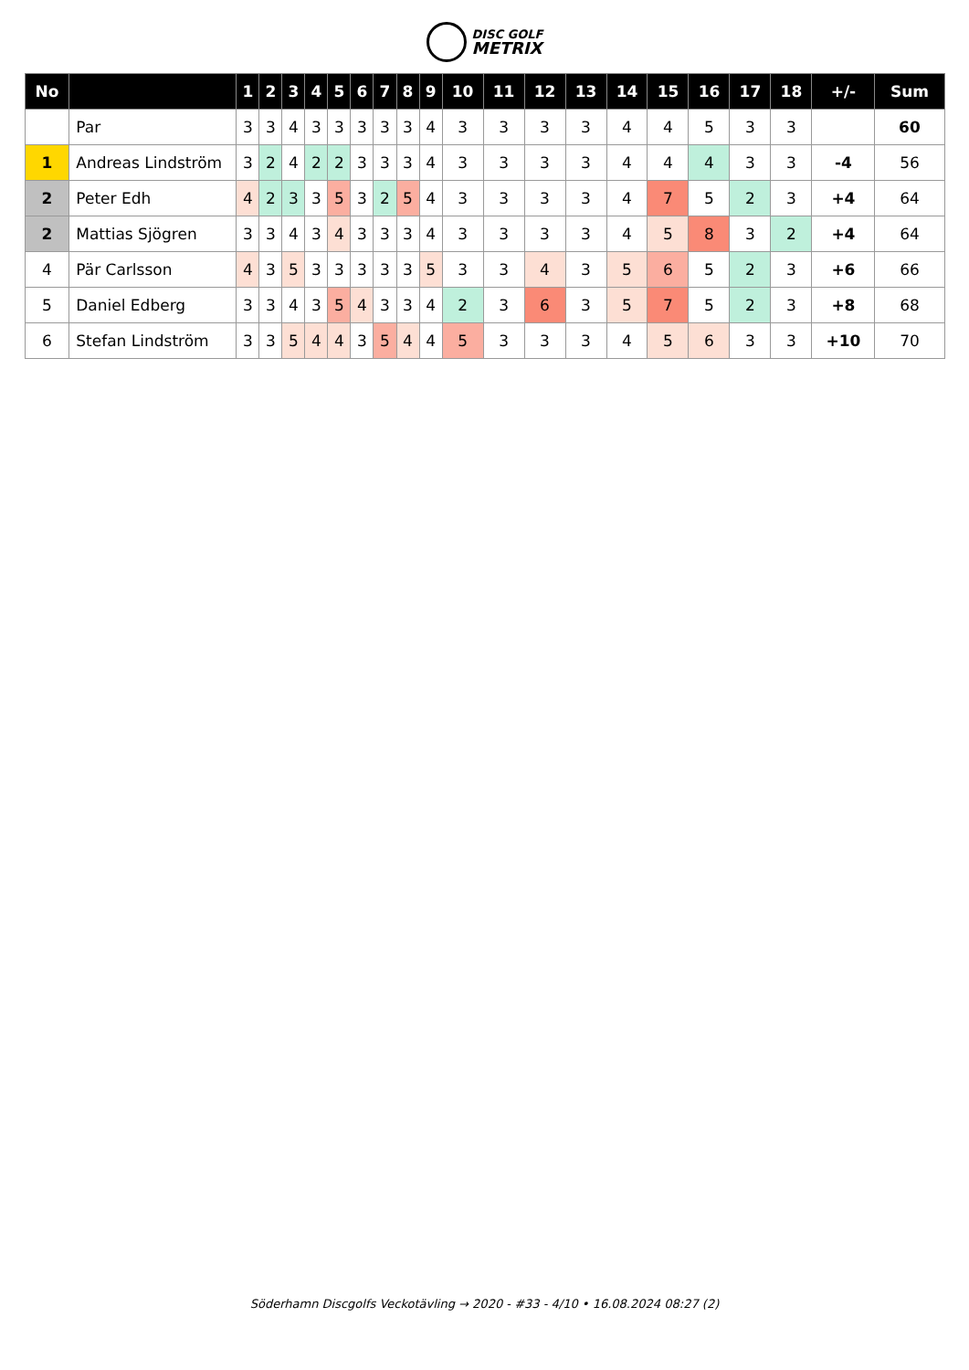DISC GOLF
METRIX
| No | | 1 | 2 | 3 | 4 | 5 | 6 | 7 | 8 | 9 | 10 | 11 | 12 | 13 | 14 | 15 | 16 | 17 | 18 | +/- | Sum |
| --- | --- | --- | --- | --- | --- | --- | --- | --- | --- | --- | --- | --- | --- | --- | --- | --- | --- | --- | --- | --- | --- |
| | Par | 3 | 3 | 4 | 3 | 3 | 3 | 3 | 3 | 4 | 3 | 3 | 3 | 3 | 4 | 4 | 5 | 3 | 3 | | 60 |
| 1 | Andreas Lindström | 3 | 2 | 4 | 2 | 2 | 3 | 3 | 3 | 4 | 3 | 3 | 3 | 3 | 4 | 4 | 4 | 3 | 3 | -4 | 56 |
| 2 | Peter Edh | 4 | 2 | 3 | 3 | 5 | 3 | 2 | 5 | 4 | 3 | 3 | 3 | 3 | 4 | 7 | 5 | 2 | 3 | +4 | 64 |
| 2 | Mattias Sjögren | 3 | 3 | 4 | 3 | 4 | 3 | 3 | 3 | 4 | 3 | 3 | 3 | 3 | 4 | 5 | 8 | 3 | 2 | +4 | 64 |
| 4 | Pär Carlsson | 4 | 3 | 5 | 3 | 3 | 3 | 3 | 3 | 5 | 3 | 3 | 4 | 3 | 5 | 6 | 5 | 2 | 3 | +6 | 66 |
| 5 | Daniel Edberg | 3 | 3 | 4 | 3 | 5 | 4 | 3 | 3 | 4 | 2 | 3 | 6 | 3 | 5 | 7 | 5 | 2 | 3 | +8 | 68 |
| 6 | Stefan Lindström | 3 | 3 | 5 | 4 | 4 | 3 | 5 | 4 | 4 | 5 | 3 | 3 | 3 | 4 | 5 | 6 | 3 | 3 | +10 | 70 |
Söderhamn Discgolfs Veckotävling → 2020 - #33 - 4/10 • 16.08.2024 08:27 (2)